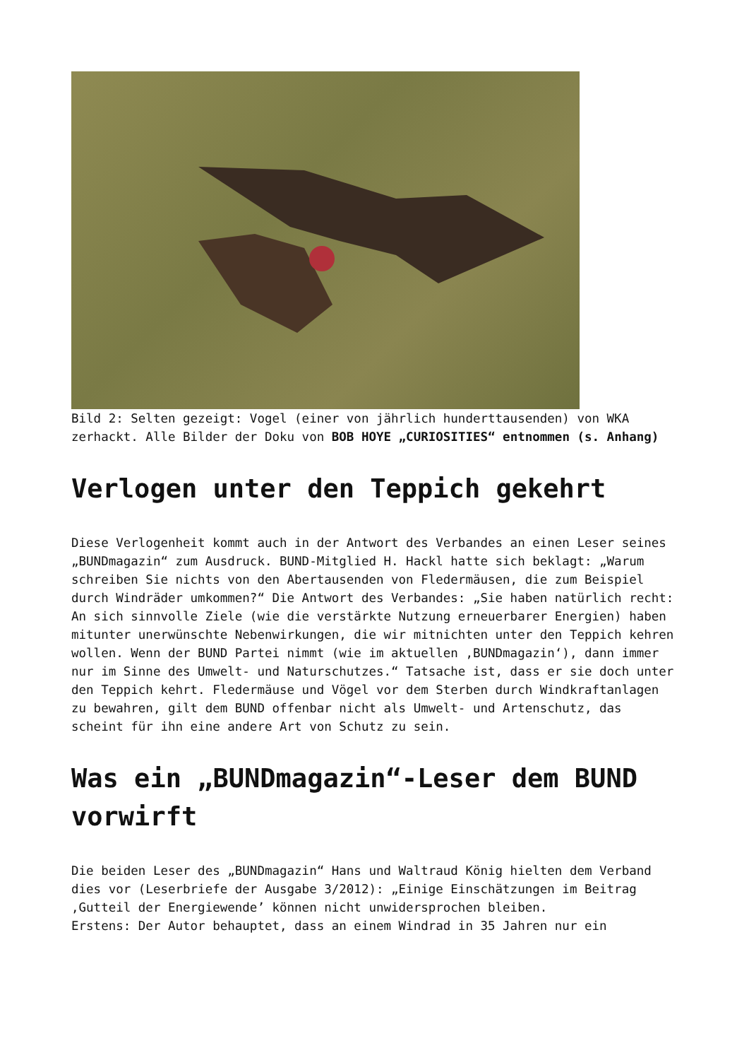Bild 2: Selten gezeigt: Vogel (einer von jährlich hunderttausenden) von WKA zerhackt. Alle Bilder der Doku von BOB HOYE „CURIOSITIES“ entnommen (s. Anhang)
Verlogen unter den Teppich gekehrt
Diese Verlogenheit kommt auch in der Antwort des Verbandes an einen Leser seines „BUNDmagazin“ zum Ausdruck. BUND-Mitglied H. Hackl hatte sich beklagt: „Warum schreiben Sie nichts von den Abertausenden von Fledermäusen, die zum Beispiel durch Windräder umkommen?“ Die Antwort des Verbandes: „Sie haben natürlich recht: An sich sinnvolle Ziele (wie die verstärkte Nutzung erneuerbarer Energien) haben mitunter unerwünschte Nebenwirkungen, die wir mitnichten unter den Teppich kehren wollen. Wenn der BUND Partei nimmt (wie im aktuellen ‚BUNDmagazin‘), dann immer nur im Sinne des Umwelt- und Naturschutzes.“ Tatsache ist, dass er sie doch unter den Teppich kehrt. Fledermäuse und Vögel vor dem Sterben durch Windkraftanlagen zu bewahren, gilt dem BUND offenbar nicht als Umwelt- und Artenschutz, das scheint für ihn eine andere Art von Schutz zu sein.
Was ein „BUNDmagazin“-Leser dem BUND vorwirft
Die beiden Leser des „BUNDmagazin“ Hans und Waltraud König hielten dem Verband dies vor (Leserbriefe der Ausgabe 3/2012): „Einige Einschätzungen im Beitrag ‚Gutteil der Energiewende’ können nicht unwidersprochen bleiben.
Erstens: Der Autor behauptet, dass an einem Windrad in 35 Jahren nur ein